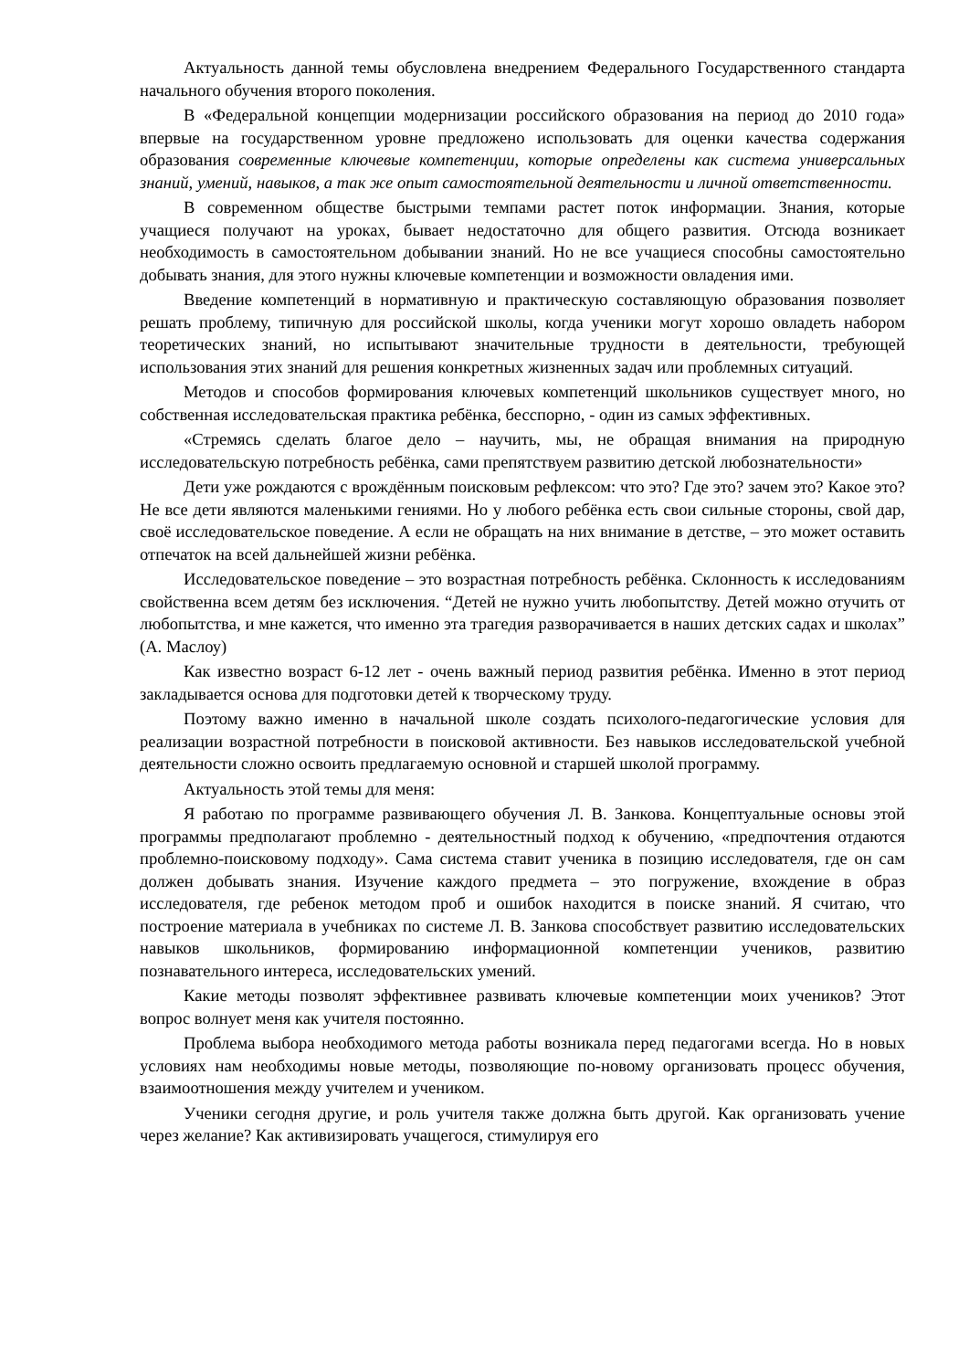Актуальность данной темы обусловлена внедрением Федерального Государственного стандарта начального обучения второго поколения.
В «Федеральной концепции модернизации российского образования на период до 2010 года» впервые на государственном уровне предложено использовать для оценки качества содержания образования современные ключевые компетенции, которые определены как система универсальных знаний, умений, навыков, а так же опыт самостоятельной деятельности и личной ответственности.
В современном обществе быстрыми темпами растет поток информации. Знания, которые учащиеся получают на уроках, бывает недостаточно для общего развития. Отсюда возникает необходимость в самостоятельном добывании знаний. Но не все учащиеся способны самостоятельно добывать знания, для этого нужны ключевые компетенции и возможности овладения ими.
Введение компетенций в нормативную и практическую составляющую образования позволяет решать проблему, типичную для российской школы, когда ученики могут хорошо овладеть набором теоретических знаний, но испытывают значительные трудности в деятельности, требующей использования этих знаний для решения конкретных жизненных задач или проблемных ситуаций.
Методов и способов формирования ключевых компетенций школьников существует много, но собственная исследовательская практика ребёнка, бесспорно, - один из самых эффективных.
«Стремясь сделать благое дело – научить, мы, не обращая внимания на природную исследовательскую потребность ребёнка, сами препятствуем развитию детской любознательности»
Дети уже рождаются с врождённым поисковым рефлексом: что это? Где это? зачем это? Какое это? Не все дети являются маленькими гениями. Но у любого ребёнка есть свои сильные стороны, свой дар, своё исследовательское поведение. А если не обращать на них внимание в детстве, – это может оставить отпечаток на всей дальнейшей жизни ребёнка.
Исследовательское поведение – это возрастная потребность ребёнка. Склонность к исследованиям свойственна всем детям без исключения. “Детей не нужно учить любопытству. Детей можно отучить от любопытства, и мне кажется, что именно эта трагедия разворачивается в наших детских садах и школах” (А. Маслоу)
Как известно возраст 6-12 лет - очень важный период развития ребёнка. Именно в этот период закладывается основа для подготовки детей к творческому труду.
Поэтому важно именно в начальной школе создать психолого-педагогические условия для реализации возрастной потребности в поисковой активности. Без навыков исследовательской учебной деятельности сложно освоить предлагаемую основной и старшей школой программу.
Актуальность этой темы для меня:
Я работаю по программе развивающего обучения Л. В. Занкова. Концептуальные основы этой программы предполагают проблемно - деятельностный подход к обучению, «предпочтения отдаются проблемно-поисковому подходу». Сама система ставит ученика в позицию исследователя, где он сам должен добывать знания. Изучение каждого предмета – это погружение, вхождение в образ исследователя, где ребенок методом проб и ошибок находится в поиске знаний. Я считаю, что построение материала в учебниках по системе Л. В. Занкова способствует развитию исследовательских навыков школьников, формированию информационной компетенции учеников, развитию познавательного интереса, исследовательских умений.
Какие методы позволят эффективнее развивать ключевые компетенции моих учеников? Этот вопрос волнует меня как учителя постоянно.
Проблема выбора необходимого метода работы возникала перед педагогами всегда. Но в новых условиях нам необходимы новые методы, позволяющие по-новому организовать процесс обучения, взаимоотношения между учителем и учеником.
Ученики сегодня другие, и роль учителя также должна быть другой. Как организовать учение через желание? Как активизировать учащегося, стимулируя его